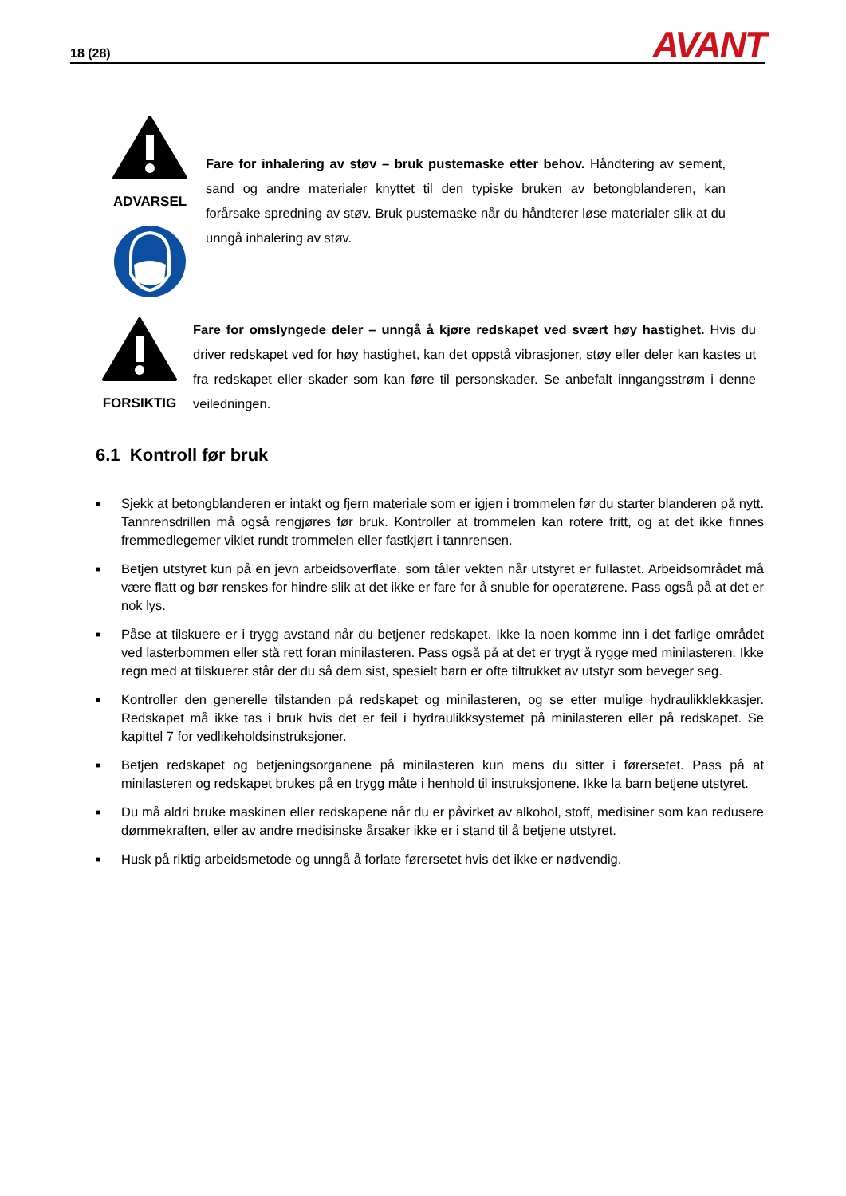18 (28) AVANT
ADVARSEL
Fare for inhalering av støv – bruk pustemaske etter behov. Håndtering av sement, sand og andre materialer knyttet til den typiske bruken av betongblanderen, kan forårsake spredning av støv. Bruk pustemaske når du håndterer løse materialer slik at du unngå inhalering av støv.
FORSIKTIG Fare for omslyngede deler – unngå å kjøre redskapet ved svært høy hastighet. Hvis du driver redskapet ved for høy hastighet, kan det oppstå vibrasjoner, støy eller deler kan kastes ut fra redskapet eller skader som kan føre til personskader. Se anbefalt inngangsstrøm i denne veiledningen.
6.1 Kontroll før bruk
■ Sjekk at betongblanderen er intakt og fjern materiale som er igjen i trommelen før du starter blanderen på nytt. Tannrensdrillen må også rengjøres før bruk. Kontroller at trommelen kan rotere fritt, og at det ikke finnes fremmedlegemer viklet rundt trommelen eller fastkjørt i tannrensen.
■ Betjen utstyret kun på en jevn arbeidsoverflate, som tåler vekten når utstyret er fullastet. Arbeidsområdet må være flatt og bør renskes for hindre slik at det ikke er fare for å snuble for operatørene. Pass også på at det er nok lys.
■ Påse at tilskuere er i trygg avstand når du betjener redskapet. Ikke la noen komme inn i det farlige området ved lasterbommen eller stå rett foran minilasteren. Pass også på at det er trygt å rygge med minilasteren. Ikke regn med at tilskuerer står der du så dem sist, spesielt barn er ofte tiltrukket av utstyr som beveger seg.
■ Kontroller den generelle tilstanden på redskapet og minilasteren, og se etter mulige hydraulikklekkasjer. Redskapet må ikke tas i bruk hvis det er feil i hydraulikksystemet på minilasteren eller på redskapet. Se kapittel 7 for vedlikeholdsinstruksjoner.
■ Betjen redskapet og betjeningsorganene på minilasteren kun mens du sitter i førersetet. Pass på at minilasteren og redskapet brukes på en trygg måte i henhold til instruksjonene. Ikke la barn betjene utstyret.
■ Du må aldri bruke maskinen eller redskapene når du er påvirket av alkohol, stoff, medisiner som kan redusere dømmekraften, eller av andre medisinske årsaker ikke er i stand til å betjene utstyret.
■ Husk på riktig arbeidsmetode og unngå å forlate førersetet hvis det ikke er nødvendig.